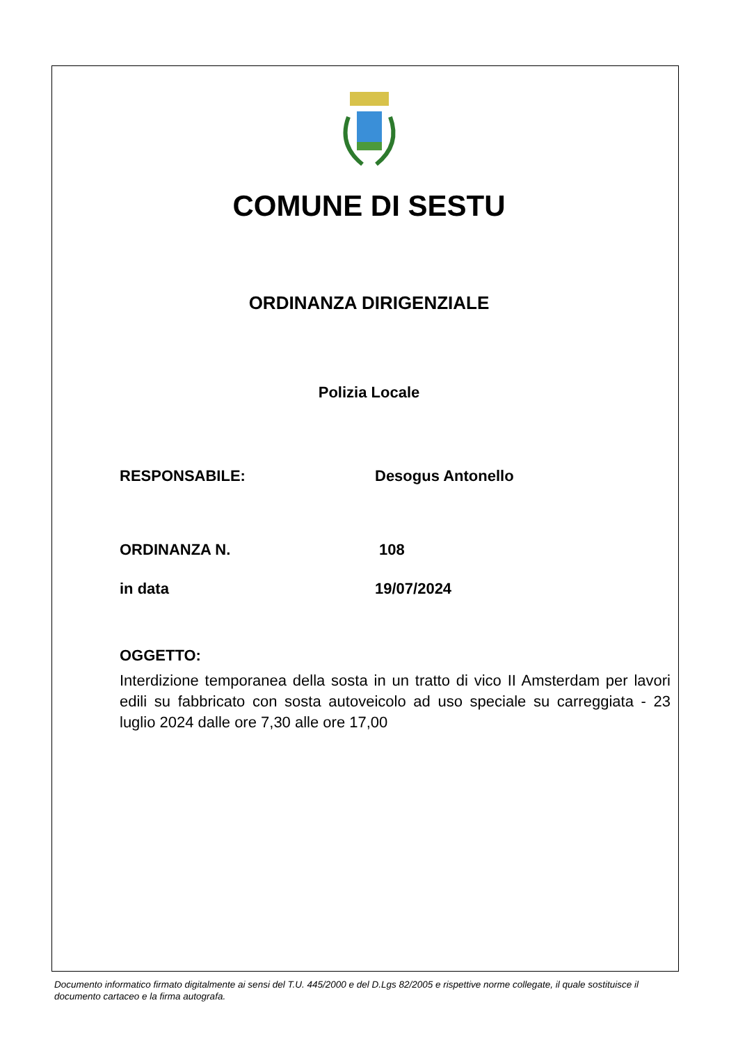COMUNE DI SESTU
ORDINANZA DIRIGENZIALE
Polizia Locale
RESPONSABILE: Desogus Antonello
ORDINANZA N. 108
in data 19/07/2024
OGGETTO:
Interdizione temporanea della sosta in un tratto di vico II Amsterdam per lavori edili su fabbricato con sosta autoveicolo ad uso speciale su carreggiata - 23 luglio 2024 dalle ore 7,30 alle ore 17,00
Documento informatico firmato digitalmente ai sensi del T.U. 445/2000 e del D.Lgs 82/2005 e rispettive norme collegate, il quale sostituisce il documento cartaceo e la firma autografa.